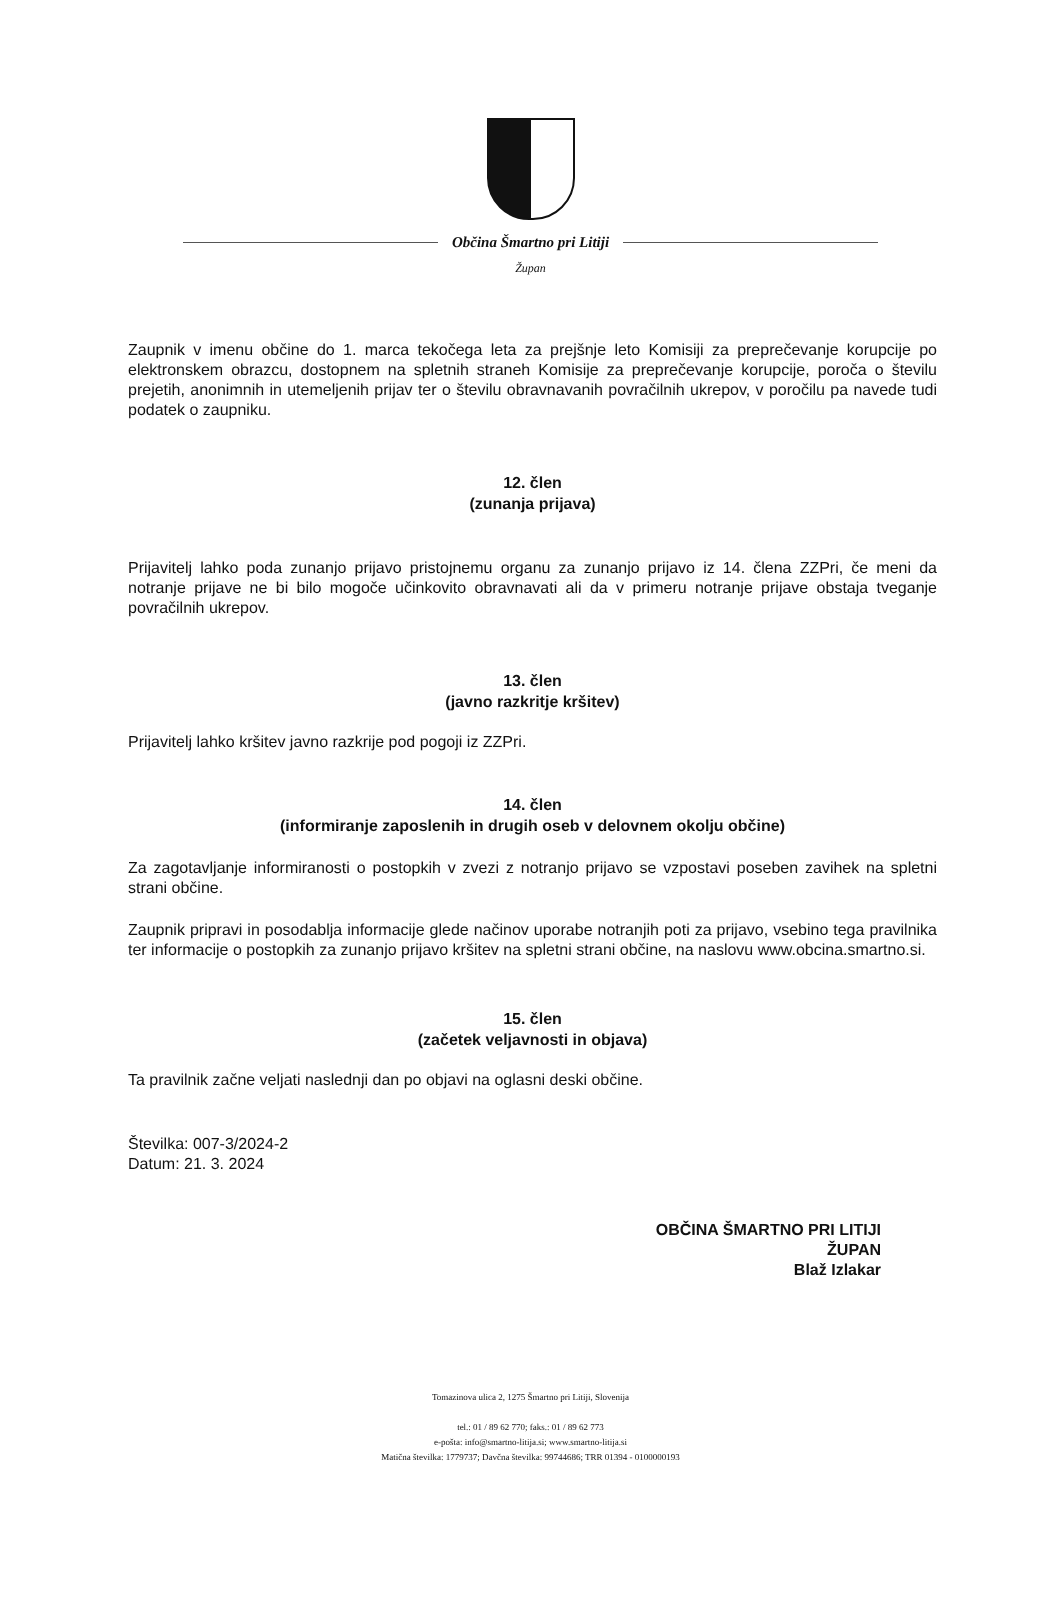Občina Šmartno pri Litiji
Župan
Zaupnik v imenu občine do 1. marca tekočega leta za prejšnje leto Komisiji za preprečevanje korupcije po elektronskem obrazcu, dostopnem na spletnih straneh Komisije za preprečevanje korupcije, poroča o številu prejetih, anonimnih in utemeljenih prijav ter o številu obravnavanih povračilnih ukrepov, v poročilu pa navede tudi podatek o zaupniku.
12. člen
(zunanja prijava)
Prijavitelj lahko poda zunanjo prijavo pristojnemu organu za zunanjo prijavo iz 14. člena ZZPri, če meni da notranje prijave ne bi bilo mogoče učinkovito obravnavati ali da v primeru notranje prijave obstaja tveganje povračilnih ukrepov.
13. člen
(javno razkritje kršitev)
Prijavitelj lahko kršitev javno razkrije pod pogoji iz ZZPri.
14. člen
(informiranje zaposlenih in drugih oseb v delovnem okolju občine)
Za zagotavljanje informiranosti o postopkih v zvezi z notranjo prijavo se vzpostavi poseben zavihek na spletni strani občine.
Zaupnik pripravi in posodablja informacije glede načinov uporabe notranjih poti za prijavo, vsebino tega pravilnika ter informacije o postopkih za zunanjo prijavo kršitev na spletni strani občine, na naslovu www.obcina.smartno.si.
15. člen
(začetek veljavnosti in objava)
Ta pravilnik začne veljati naslednji dan po objavi na oglasni deski občine.
Številka: 007-3/2024-2
Datum: 21. 3. 2024
OBČINA ŠMARTNO PRI LITIJI
ŽUPAN
Blaž Izlakar
Tomazinova ulica 2, 1275 Šmartno pri Litiji, Slovenija
tel.: 01 / 89 62 770; faks.: 01 / 89 62 773
e-pošta: info@smartno-litija.si; www.smartno-litija.si
Matična številka: 1779737; Davčna številka: 99744686; TRR 01394 - 0100000193